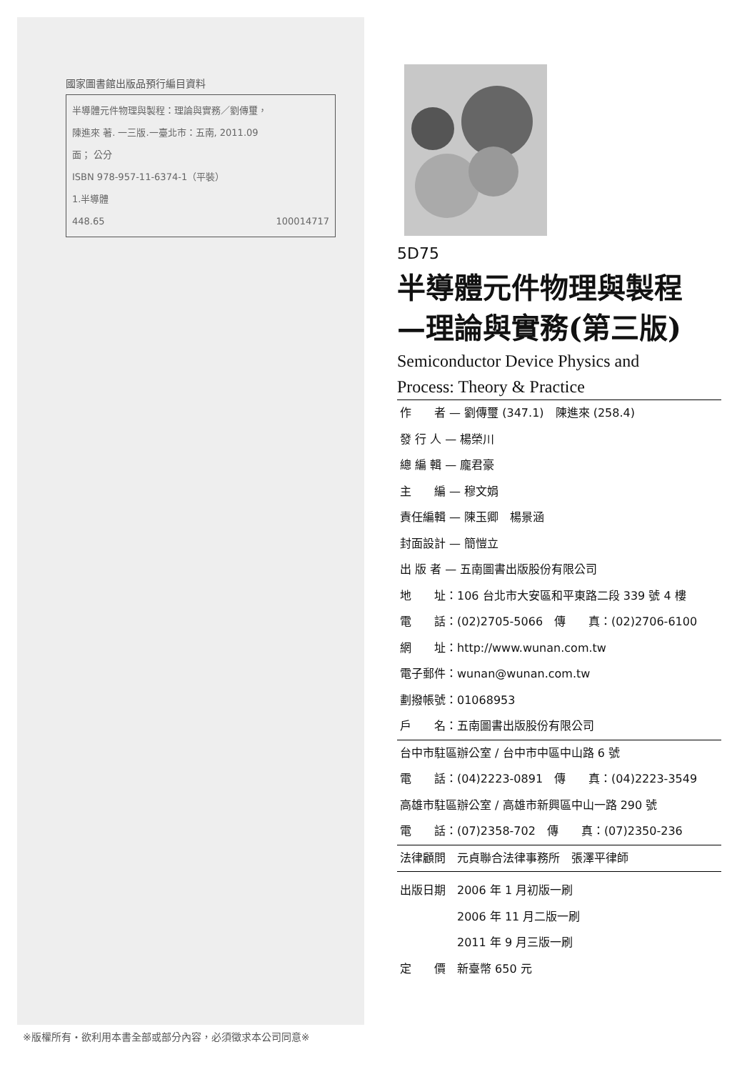國家圖書館出版品預行編目資料
半導體元件物理與製程：理論與實務／劉傳璽，
陳進來 著. 一三版.一臺北市：五南, 2011.09
面； 公分
ISBN 978-957-11-6374-1（平裝）
1.半導體
448.65 100014717
※版權所有・欲利用本書全部或部分內容，必須徵求本公司同意※
5D75
半導體元件物理與製程
—理論與實務(第三版)
Semiconductor Device Physics and
Process: Theory & Practice
作　　者 — 劉傳璽 (347.1)　陳進來 (258.4)
發 行 人 — 楊榮川
總 編 輯 — 龐君豪
主　　編 — 穆文娟
責任編輯 — 陳玉卿　楊景涵
封面設計 — 簡愷立
出 版 者 — 五南圖書出版股份有限公司
地　　址：106 台北市大安區和平東路二段 339 號 4 樓
電　　話：(02)2705-5066　傳　　真：(02)2706-6100
網　　址：http://www.wunan.com.tw
電子郵件：wunan@wunan.com.tw
劃撥帳號：01068953
戶　　名：五南圖書出版股份有限公司
台中市駐區辦公室 / 台中市中區中山路 6 號
電　　話：(04)2223-0891　傳　　真：(04)2223-3549
高雄市駐區辦公室 / 高雄市新興區中山一路 290 號
電　　話：(07)2358-702　傳　　真：(07)2350-236
法律顧問　元貞聯合法律事務所　張澤平律師
出版日期　2006 年 1 月初版一刷
　　　　　2006 年 11 月二版一刷
　　　　　2011 年 9 月三版一刷
定　　價　新臺幣 650 元